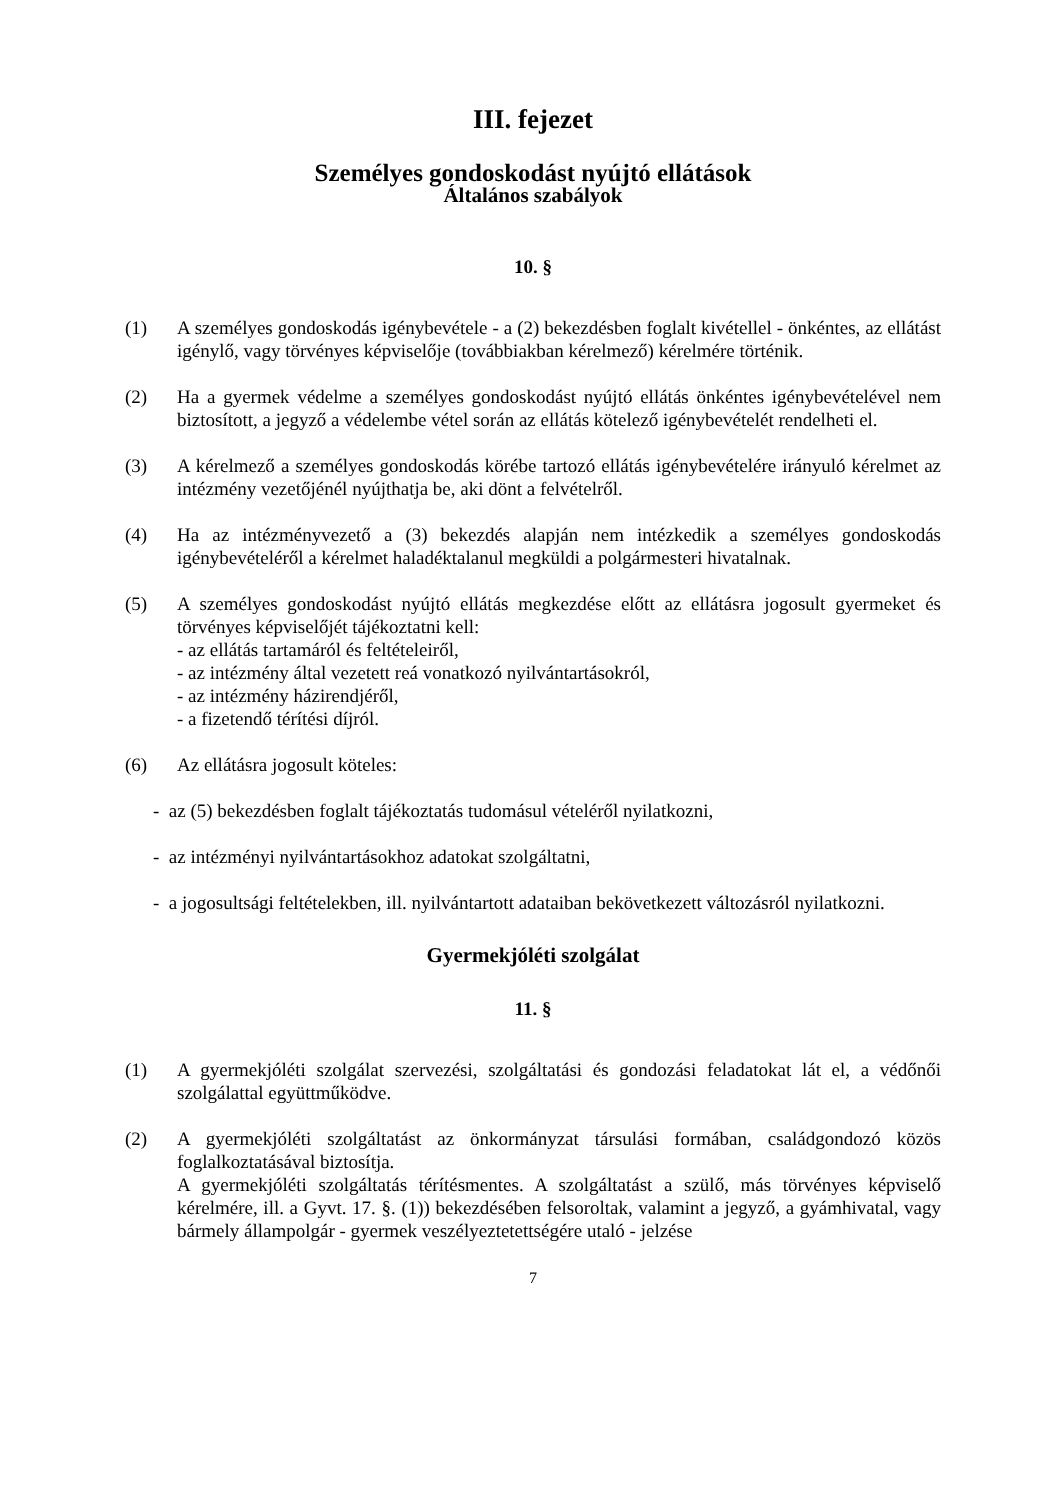III. fejezet
Személyes gondoskodást nyújtó ellátások
Általános szabályok
10. §
(1) A személyes gondoskodás igénybevétele - a (2) bekezdésben foglalt kivétellel - önkéntes, az ellátást igénylő, vagy törvényes képviselője (továbbiakban kérelmező) kérelmére történik.
(2) Ha a gyermek védelme a személyes gondoskodást nyújtó ellátás önkéntes igénybevételével nem biztosított, a jegyző a védelembe vétel során az ellátás kötelező igénybevételét rendelheti el.
(3) A kérelmező a személyes gondoskodás körébe tartozó ellátás igénybevételére irányuló kérelmet az intézmény vezetőjénél nyújthatja be, aki dönt a felvételről.
(4) Ha az intézményvezető a (3) bekezdés alapján nem intézkedik a személyes gondoskodás igénybevételéről a kérelmet haladéktalanul megküldi a polgármesteri hivatalnak.
(5) A személyes gondoskodást nyújtó ellátás megkezdése előtt az ellátásra jogosult gyermeket és törvényes képviselőjét tájékoztatni kell:
- az ellátás tartamáról és feltételeiről,
- az intézmény által vezetett reá vonatkozó nyilvántartásokról,
- az intézmény házirendjéről,
- a fizetendő térítési díjról.
(6) Az ellátásra jogosult köteles:
- az (5) bekezdésben foglalt tájékoztatás tudomásul vételéről nyilatkozni,
- az intézményi nyilvántartásokhoz adatokat szolgáltatni,
- a jogosultsági feltételekben, ill. nyilvántartott adataiban bekövetkezett változásról nyilatkozni.
Gyermekjóléti szolgálat
11. §
(1) A gyermekjóléti szolgálat szervezési, szolgáltatási és gondozási feladatokat lát el, a védőnői szolgálattal együttműködve.
(2) A gyermekjóléti szolgáltatást az önkormányzat társulási formában, családgondozó közös foglalkoztatásával biztosítja.
A gyermekjóléti szolgáltatás térítésmentes. A szolgáltatást a szülő, más törvényes képviselő kérelmére, ill. a Gyvt. 17. §. (1)) bekezdésében felsoroltak, valamint a jegyző, a gyámhivatal, vagy bármely állampolgár - gyermek veszélyeztetettségére utaló - jelzése
7